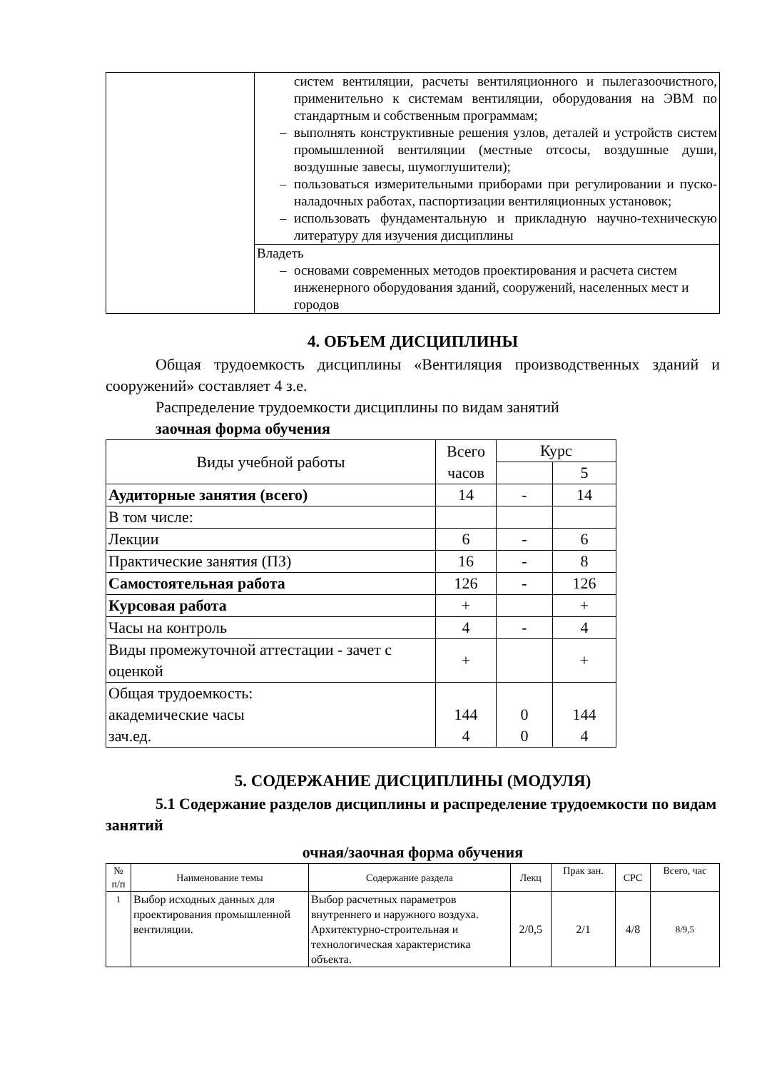| | систем вентиляции, расчеты вентиляционного и пылегазоочистного, применительно к системам вентиляции, оборудования на ЭВМ по стандартным и собственным программам; – выполнять конструктивные решения узлов, деталей и устройств систем промышленной вентиляции (местные отсосы, воздушные души, воздушные завесы, шумоглушители); – пользоваться измерительными приборами при регулировании и пуско-наладочных работах, паспортизации вентиляционных установок; – использовать фундаментальную и прикладную научно-техническую литературу для изучения дисциплины |
| | Владеть – основами современных методов проектирования и расчета систем инженерного оборудования зданий, сооружений, населенных мест и городов |
4. ОБЪЕМ ДИСЦИПЛИНЫ
Общая трудоемкость дисциплины «Вентиляция производственных зданий и сооружений» составляет 4 з.е.
Распределение трудоемкости дисциплины по видам занятий
заочная форма обучения
| Виды учебной работы | Всего часов | Курс | |
| --- | --- | --- | --- |
| | | | 5 |
| Аудиторные занятия (всего) | 14 | - | 14 |
| В том числе: | | | |
| Лекции | 6 | - | 6 |
| Практические занятия (ПЗ) | 16 | - | 8 |
| Самостоятельная работа | 126 | - | 126 |
| Курсовая работа | + | | + |
| Часы на контроль | 4 | - | 4 |
| Виды промежуточной аттестации - зачет с оценкой | + | | + |
| Общая трудоемкость: академические часы зач.ед. | 144 4 | 0 0 | 144 4 |
5. СОДЕРЖАНИЕ ДИСЦИПЛИНЫ (МОДУЛЯ)
5.1 Содержание разделов дисциплины и распределение трудоемкости по видам занятий
очная/заочная форма обучения
| № п/п | Наименование темы | Содержание раздела | Лекц | Прак зан. | СРС | Всего, час |
| --- | --- | --- | --- | --- | --- | --- |
| 1 | Выбор исходных данных для проектирования промышленной вентиляции. | Выбор расчетных параметров внутреннего и наружного воздуха. Архитектурно-строительная и технологическая характеристика объекта. | 2/0,5 | 2/1 | 4/8 | 8/9,5 |